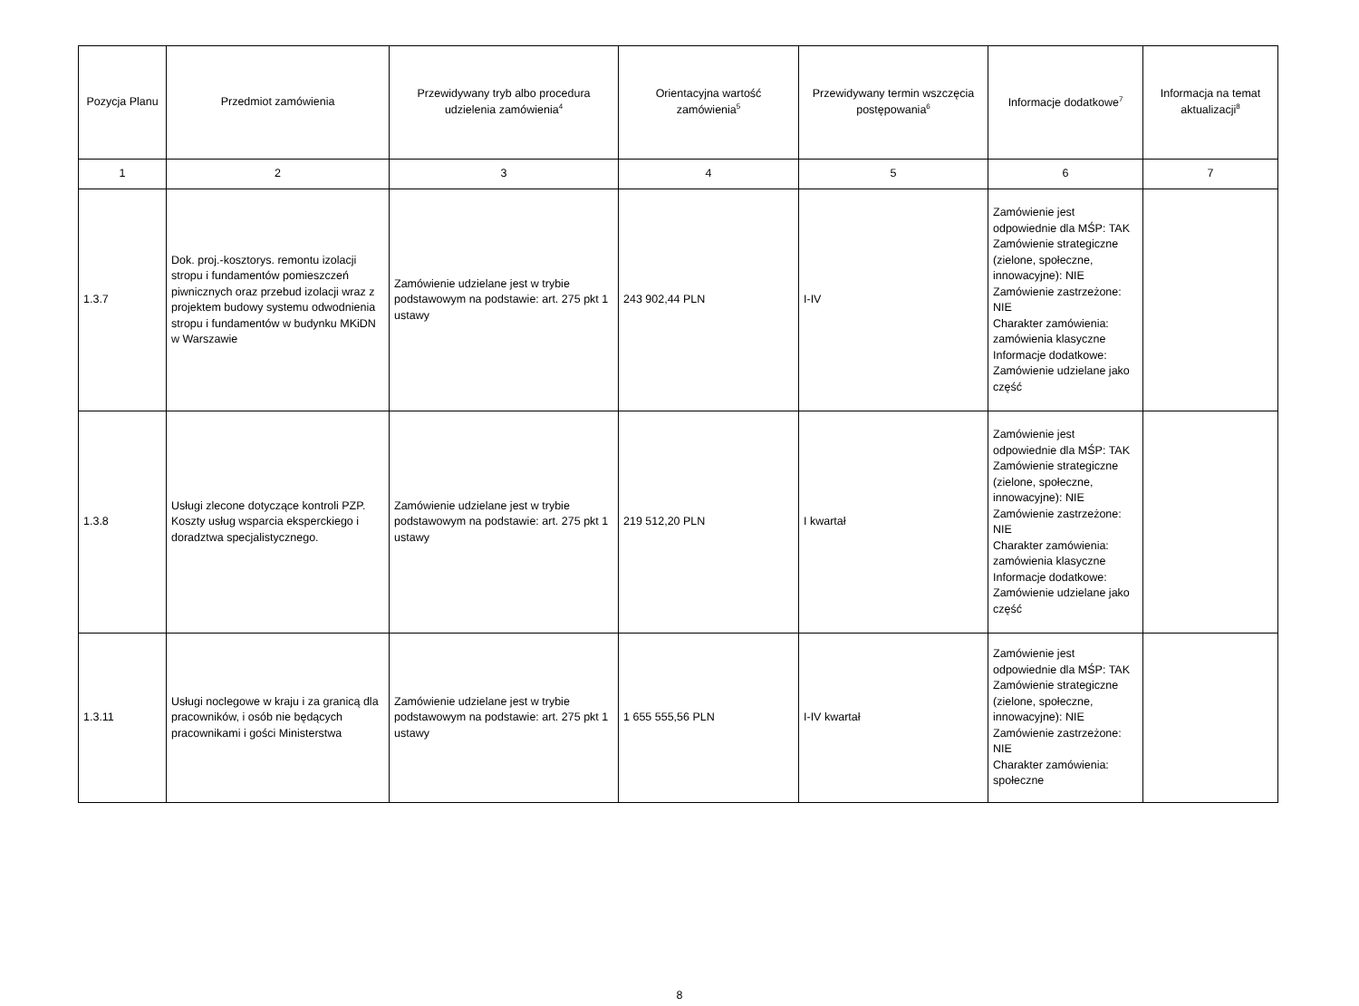| Pozycja Planu | Przedmiot zamówienia | Przewidywany tryb albo procedura udzielenia zamówienia<sup>4</sup> | Orientacyjna wartość zamówienia<sup>5</sup> | Przewidywany termin wszczęcia postępowania<sup>6</sup> | Informacje dodatkowe<sup>7</sup> | Informacja na temat aktualizacji<sup>8</sup> |
| --- | --- | --- | --- | --- | --- | --- |
| 1 | 2 | 3 | 4 | 5 | 6 | 7 |
| 1.3.7 | Dok. proj.-kosztorys. remontu izolacji stropu i fundamentów pomieszczeń piwnicznych oraz przebud izolacji wraz z projektem budowy systemu odwodnienia stropu i fundamentów w budynku MKiDN w Warszawie | Zamówienie udzielane jest w trybie podstawowym na podstawie: art. 275 pkt 1 ustawy | 243 902,44 PLN | I-IV | Zamówienie jest odpowiednie dla MŚP: TAK Zamówienie strategiczne (zielone, społeczne, innowacyjne): NIE Zamówienie zastrzeżone: NIE Charakter zamówienia: zamówienia klasyczne Informacje dodatkowe: Zamówienie udzielane jako część | |
| 1.3.8 | Usługi zlecone dotyczące kontroli PZP. Koszty usług wsparcia eksperckiego i doradztwa specjalistycznego. | Zamówienie udzielane jest w trybie podstawowym na podstawie: art. 275 pkt 1 ustawy | 219 512,20 PLN | I kwartał | Zamówienie jest odpowiednie dla MŚP: TAK Zamówienie strategiczne (zielone, społeczne, innowacyjne): NIE Zamówienie zastrzeżone: NIE Charakter zamówienia: zamówienia klasyczne Informacje dodatkowe: Zamówienie udzielane jako część | |
| 1.3.11 | Usługi noclegowe w kraju i za granicą dla pracowników, i osób nie będących pracownikami i gości Ministerstwa | Zamówienie udzielane jest w trybie podstawowym na podstawie: art. 275 pkt 1 ustawy | 1 655 555,56 PLN | I-IV kwartał | Zamówienie jest odpowiednie dla MŚP: TAK Zamówienie strategiczne (zielone, społeczne, innowacyjne): NIE Zamówienie zastrzeżone: NIE Charakter zamówienia: społeczne | |
8